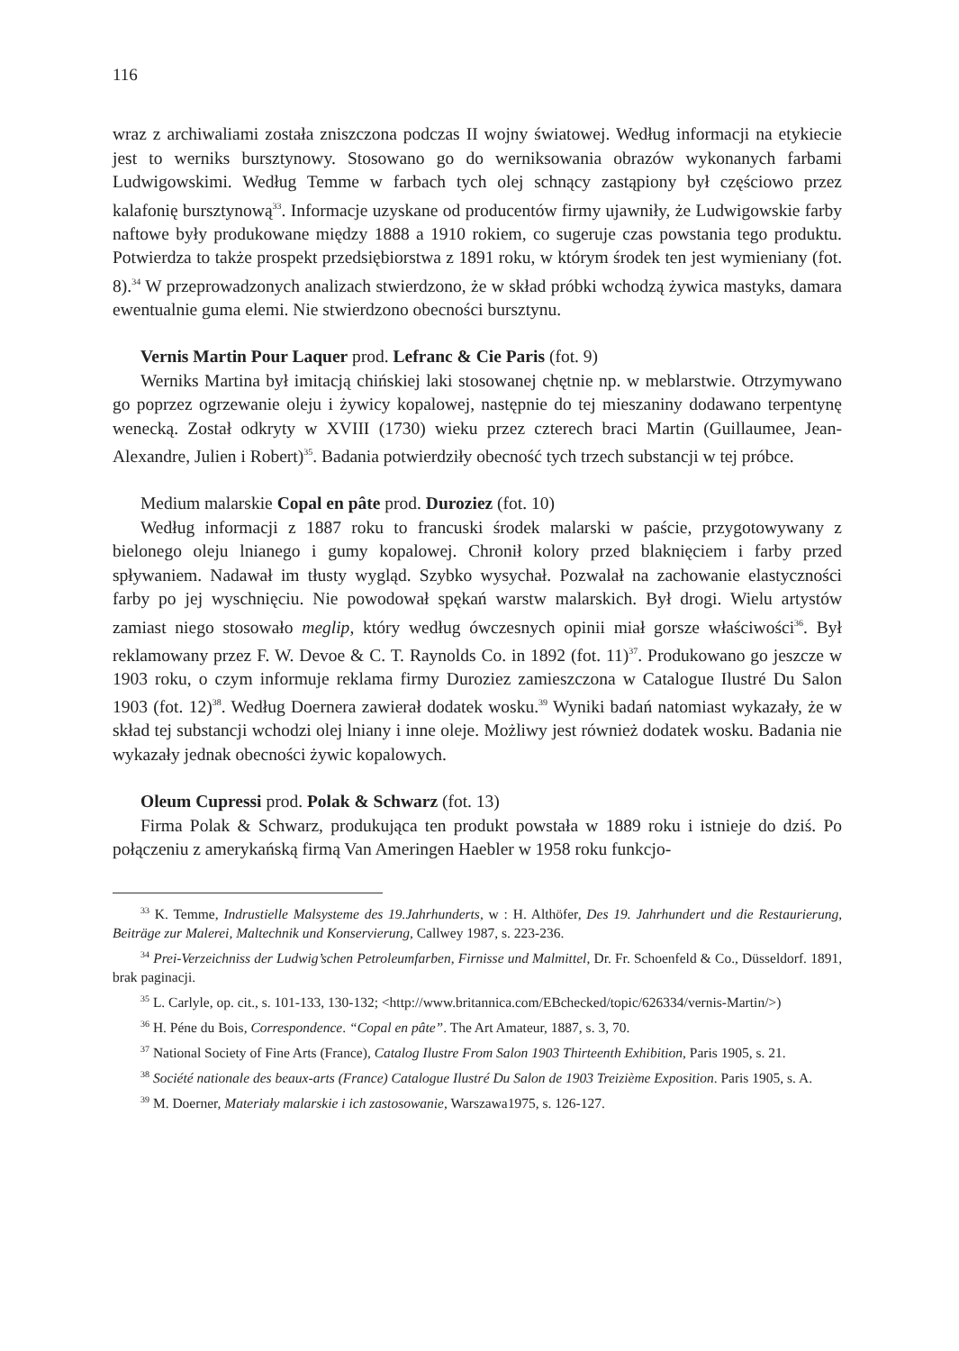116
wraz z archiwaliami została zniszczona podczas II wojny światowej. Według informacji na etykiecie jest to werniks bursztynowy. Stosowano go do werniksowania obrazów wykonanych farbami Ludwigowskimi. Według Temme w farbach tych olej schnący zastąpiony był częściowo przez kalafonię bursztynową<sup>33</sup>. Informacje uzyskane od producentów firmy ujawniły, że Ludwigowskie farby naftowe były produkowane między 1888 a 1910 rokiem, co sugeruje czas powstania tego produktu. Potwierdza to także prospekt przedsiębiorstwa z 1891 roku, w którym środek ten jest wymieniany (fot. 8).<sup>34</sup> W przeprowadzonych analizach stwierdzono, że w skład próbki wchodzą żywica mastyks, damara ewentualnie guma elemi. Nie stwierdzono obecności bursztynu.
Vernis Martin Pour Laquer prod. Lefranc & Cie Paris (fot. 9)
Werniks Martina był imitacją chińskiej laki stosowanej chętnie np. w meblarstwie. Otrzymywano go poprzez ogrzewanie oleju i żywicy kopalowej, następnie do tej mieszaniny dodawano terpentynę wenecką. Został odkryty w XVIII (1730) wieku przez czterech braci Martin (Guillaumee, Jean-Alexandre, Julien i Robert)<sup>35</sup>. Badania potwierdziły obecność tych trzech substancji w tej próbce.
Medium malarskie Copal en pâte prod. Duroziez (fot. 10)
Według informacji z 1887 roku to francuski środek malarski w paście, przygotowywany z bielonego oleju lnianego i gumy kopalowej. Chronił kolory przed blaknięciem i farby przed spływaniem. Nadawał im tłusty wygląd. Szybko wysychał. Pozwalał na zachowanie elastyczności farby po jej wyschnięciu. Nie powodował spękań warstw malarskich. Był drogi. Wielu artystów zamiast niego stosowało meglip, który według ówczesnych opinii miał gorsze właściwości<sup>36</sup>. Był reklamowany przez F. W. Devoe & C. T. Raynolds Co. in 1892 (fot. 11)<sup>37</sup>. Produkowano go jeszcze w 1903 roku, o czym informuje reklama firmy Duroziez zamieszczona w Catalogue Ilustré Du Salon 1903 (fot. 12)<sup>38</sup>. Według Doernera zawierał dodatek wosku.<sup>39</sup> Wyniki badań natomiast wykazały, że w skład tej substancji wchodzi olej lniany i inne oleje. Możliwy jest również dodatek wosku. Badania nie wykazały jednak obecności żywic kopalowych.
Oleum Cupressi prod. Polak & Schwarz (fot. 13)
Firma Polak & Schwarz, produkująca ten produkt powstała w 1889 roku i istnieje do dziś. Po połączeniu z amerykańską firmą Van Ameringen Haebler w 1958 roku funkcjo-
<sup>33</sup> K. Temme, Indrustielle Malsysteme des 19.Jahrhunderts, w : H. Althöfer, Des 19. Jahrhundert und die Restaurierung, Beiträge zur Malerei, Maltechnik und Konservierung, Callwey 1987, s. 223-236.
<sup>34</sup> Prei-Verzeichniss der Ludwig’schen Petroleumfarben, Firnisse und Malmittel, Dr. Fr. Schoenfeld & Co., Düsseldorf. 1891, brak paginacji.
<sup>35</sup> L. Carlyle, op. cit., s. 101-133, 130-132; <http://www.britannica.com/EBchecked/topic/626334/vernis-Martin/>)
<sup>36</sup> H. Péne du Bois, Correspondence. “Copal en pâte”. The Art Amateur, 1887, s. 3, 70.
<sup>37</sup> National Society of Fine Arts (France), Catalog Ilustre From Salon 1903 Thirteenth Exhibition, Paris 1905, s. 21.
<sup>38</sup> Société nationale des beaux-arts (France) Catalogue Ilustré Du Salon de 1903 Treizième Exposition. Paris 1905, s. A.
<sup>39</sup> M. Doerner, Materiały malarskie i ich zastosowanie, Warszawa1975, s. 126-127.